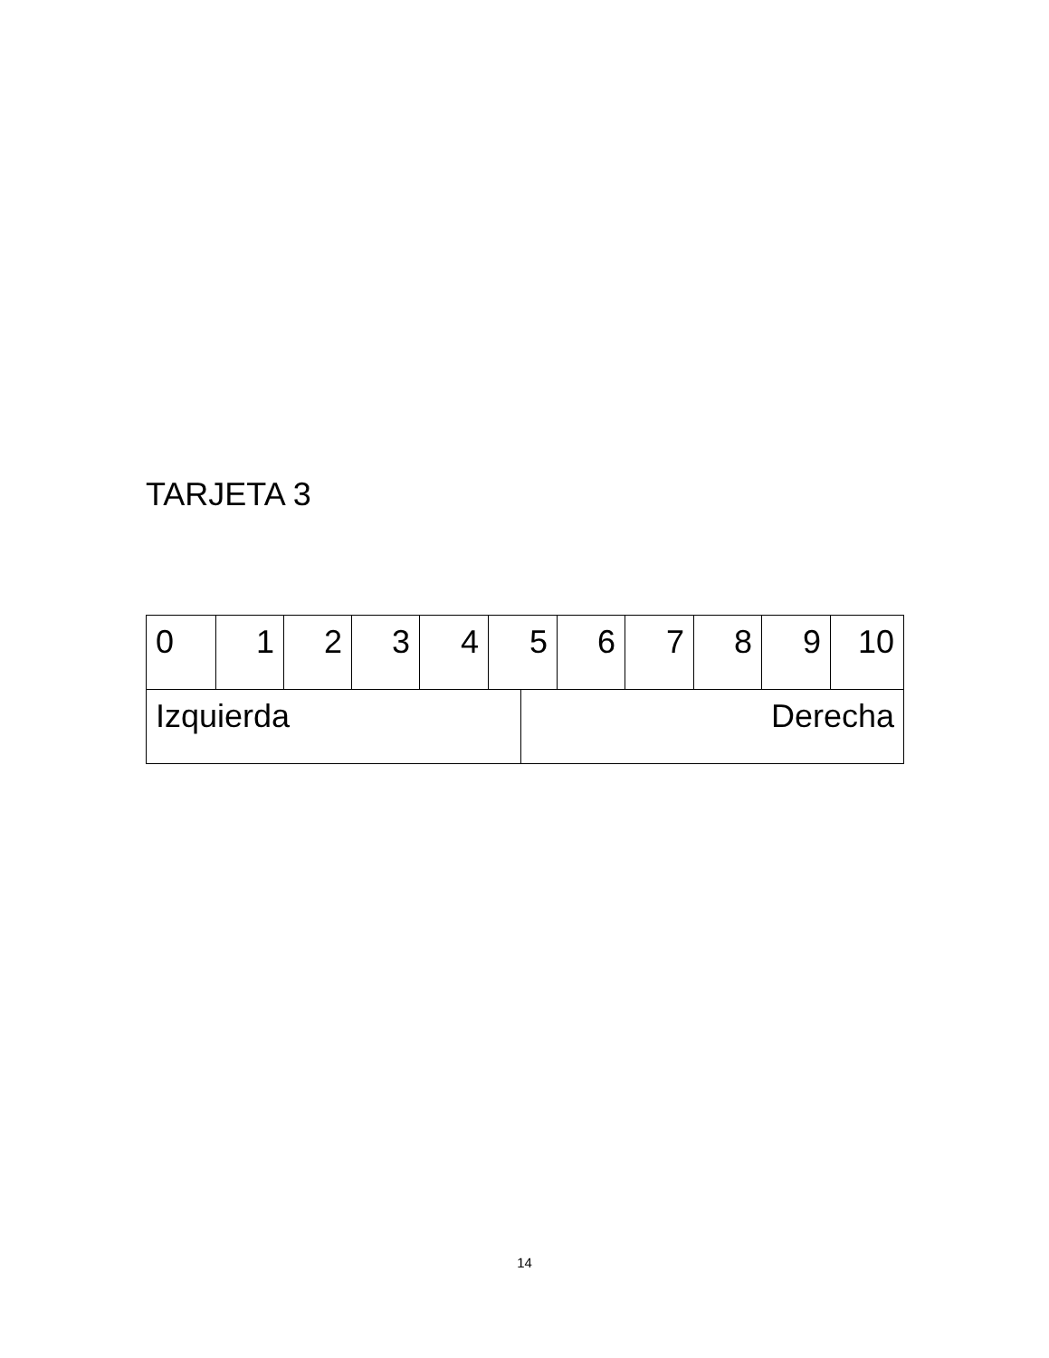TARJETA 3
| 0 | 1 | 2 | 3 | 4 | 5 | | 6 | 7 | 8 | 9 | 10 |
| Izquierda | | | | | | Derecha | | | | | |
14